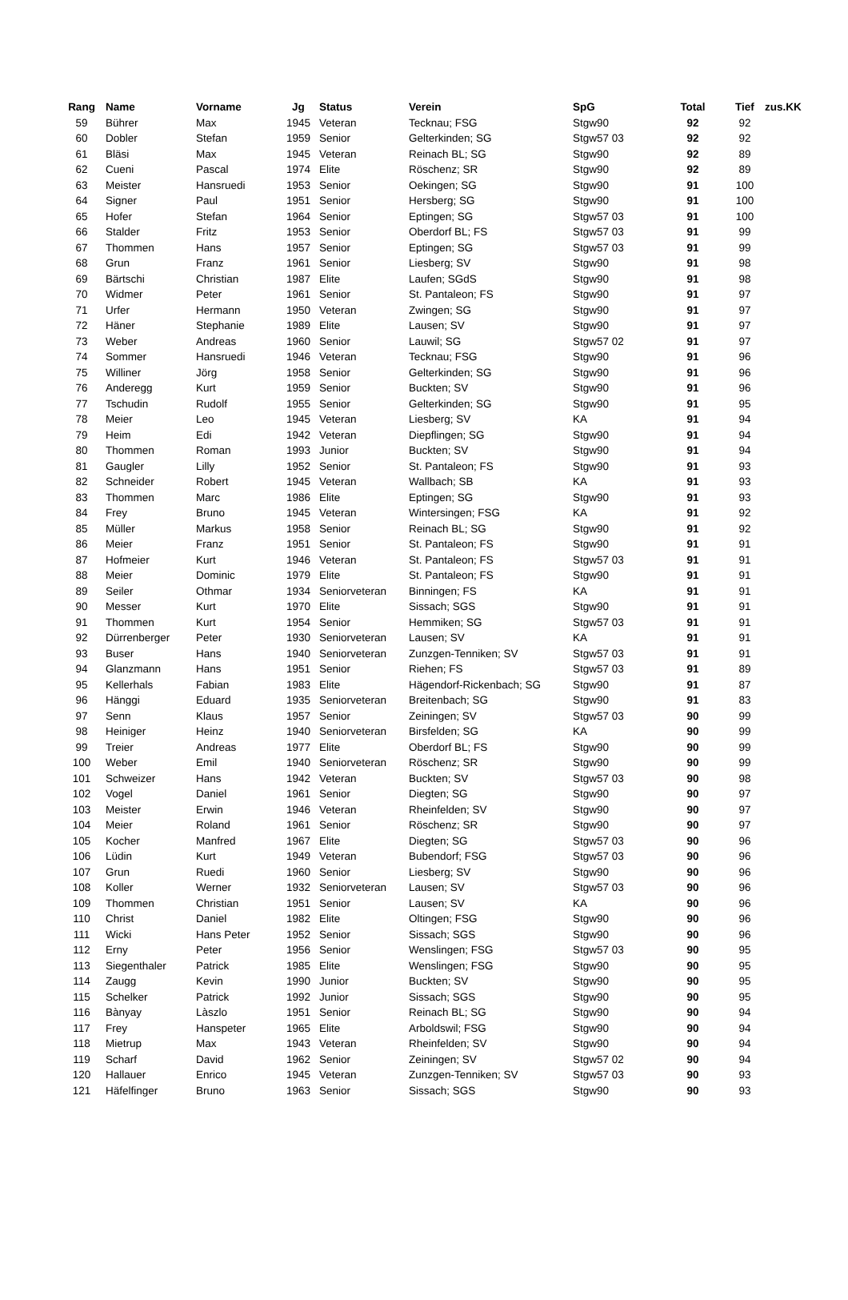| Rang | Name | Vorname | Jg | Status | Verein | SpG | Total | Tief | zus.KK |
| --- | --- | --- | --- | --- | --- | --- | --- | --- | --- |
| 59 | Bührer | Max | 1945 | Veteran | Tecknau; FSG | Stgw90 | 92 | 92 | |
| 60 | Dobler | Stefan | 1959 | Senior | Gelterkinden; SG | Stgw57 03 | 92 | 92 | |
| 61 | Bläsi | Max | 1945 | Veteran | Reinach BL; SG | Stgw90 | 92 | 89 | |
| 62 | Cueni | Pascal | 1974 | Elite | Röschenz; SR | Stgw90 | 92 | 89 | |
| 63 | Meister | Hansruedi | 1953 | Senior | Oekingen; SG | Stgw90 | 91 | 100 | |
| 64 | Signer | Paul | 1951 | Senior | Hersberg; SG | Stgw90 | 91 | 100 | |
| 65 | Hofer | Stefan | 1964 | Senior | Eptingen; SG | Stgw57 03 | 91 | 100 | |
| 66 | Stalder | Fritz | 1953 | Senior | Oberdorf BL; FS | Stgw57 03 | 91 | 99 | |
| 67 | Thommen | Hans | 1957 | Senior | Eptingen; SG | Stgw57 03 | 91 | 99 | |
| 68 | Grun | Franz | 1961 | Senior | Liesberg; SV | Stgw90 | 91 | 98 | |
| 69 | Bärtschi | Christian | 1987 | Elite | Laufen; SGdS | Stgw90 | 91 | 98 | |
| 70 | Widmer | Peter | 1961 | Senior | St. Pantaleon; FS | Stgw90 | 91 | 97 | |
| 71 | Urfer | Hermann | 1950 | Veteran | Zwingen; SG | Stgw90 | 91 | 97 | |
| 72 | Häner | Stephanie | 1989 | Elite | Lausen; SV | Stgw90 | 91 | 97 | |
| 73 | Weber | Andreas | 1960 | Senior | Lauwil; SG | Stgw57 02 | 91 | 97 | |
| 74 | Sommer | Hansruedi | 1946 | Veteran | Tecknau; FSG | Stgw90 | 91 | 96 | |
| 75 | Williner | Jörg | 1958 | Senior | Gelterkinden; SG | Stgw90 | 91 | 96 | |
| 76 | Anderegg | Kurt | 1959 | Senior | Buckten; SV | Stgw90 | 91 | 96 | |
| 77 | Tschudin | Rudolf | 1955 | Senior | Gelterkinden; SG | Stgw90 | 91 | 95 | |
| 78 | Meier | Leo | 1945 | Veteran | Liesberg; SV | KA | 91 | 94 | |
| 79 | Heim | Edi | 1942 | Veteran | Diepflingen; SG | Stgw90 | 91 | 94 | |
| 80 | Thommen | Roman | 1993 | Junior | Buckten; SV | Stgw90 | 91 | 94 | |
| 81 | Gaugler | Lilly | 1952 | Senior | St. Pantaleon; FS | Stgw90 | 91 | 93 | |
| 82 | Schneider | Robert | 1945 | Veteran | Wallbach; SB | KA | 91 | 93 | |
| 83 | Thommen | Marc | 1986 | Elite | Eptingen; SG | Stgw90 | 91 | 93 | |
| 84 | Frey | Bruno | 1945 | Veteran | Wintersingen; FSG | KA | 91 | 92 | |
| 85 | Müller | Markus | 1958 | Senior | Reinach BL; SG | Stgw90 | 91 | 92 | |
| 86 | Meier | Franz | 1951 | Senior | St. Pantaleon; FS | Stgw90 | 91 | 91 | |
| 87 | Hofmeier | Kurt | 1946 | Veteran | St. Pantaleon; FS | Stgw57 03 | 91 | 91 | |
| 88 | Meier | Dominic | 1979 | Elite | St. Pantaleon; FS | Stgw90 | 91 | 91 | |
| 89 | Seiler | Othmar | 1934 | Seniorveteran | Binningen; FS | KA | 91 | 91 | |
| 90 | Messer | Kurt | 1970 | Elite | Sissach; SGS | Stgw90 | 91 | 91 | |
| 91 | Thommen | Kurt | 1954 | Senior | Hemmiken; SG | Stgw57 03 | 91 | 91 | |
| 92 | Dürrenberger | Peter | 1930 | Seniorveteran | Lausen; SV | KA | 91 | 91 | |
| 93 | Buser | Hans | 1940 | Seniorveteran | Zunzgen-Tenniken; SV | Stgw57 03 | 91 | 91 | |
| 94 | Glanzmann | Hans | 1951 | Senior | Riehen; FS | Stgw57 03 | 91 | 89 | |
| 95 | Kellerhals | Fabian | 1983 | Elite | Hägendorf-Rickenbach; SG | Stgw90 | 91 | 87 | |
| 96 | Hänggi | Eduard | 1935 | Seniorveteran | Breitenbach; SG | Stgw90 | 91 | 83 | |
| 97 | Senn | Klaus | 1957 | Senior | Zeiningen; SV | Stgw57 03 | 90 | 99 | |
| 98 | Heiniger | Heinz | 1940 | Seniorveteran | Birsfelden; SG | KA | 90 | 99 | |
| 99 | Treier | Andreas | 1977 | Elite | Oberdorf BL; FS | Stgw90 | 90 | 99 | |
| 100 | Weber | Emil | 1940 | Seniorveteran | Röschenz; SR | Stgw90 | 90 | 99 | |
| 101 | Schweizer | Hans | 1942 | Veteran | Buckten; SV | Stgw57 03 | 90 | 98 | |
| 102 | Vogel | Daniel | 1961 | Senior | Diegten; SG | Stgw90 | 90 | 97 | |
| 103 | Meister | Erwin | 1946 | Veteran | Rheinfelden; SV | Stgw90 | 90 | 97 | |
| 104 | Meier | Roland | 1961 | Senior | Röschenz; SR | Stgw90 | 90 | 97 | |
| 105 | Kocher | Manfred | 1967 | Elite | Diegten; SG | Stgw57 03 | 90 | 96 | |
| 106 | Lüdin | Kurt | 1949 | Veteran | Bubendorf; FSG | Stgw57 03 | 90 | 96 | |
| 107 | Grun | Ruedi | 1960 | Senior | Liesberg; SV | Stgw90 | 90 | 96 | |
| 108 | Koller | Werner | 1932 | Seniorveteran | Lausen; SV | Stgw57 03 | 90 | 96 | |
| 109 | Thommen | Christian | 1951 | Senior | Lausen; SV | KA | 90 | 96 | |
| 110 | Christ | Daniel | 1982 | Elite | Oltingen; FSG | Stgw90 | 90 | 96 | |
| 111 | Wicki | Hans Peter | 1952 | Senior | Sissach; SGS | Stgw90 | 90 | 96 | |
| 112 | Erny | Peter | 1956 | Senior | Wenslingen; FSG | Stgw57 03 | 90 | 95 | |
| 113 | Siegenthaler | Patrick | 1985 | Elite | Wenslingen; FSG | Stgw90 | 90 | 95 | |
| 114 | Zaugg | Kevin | 1990 | Junior | Buckten; SV | Stgw90 | 90 | 95 | |
| 115 | Schelker | Patrick | 1992 | Junior | Sissach; SGS | Stgw90 | 90 | 95 | |
| 116 | Bànyay | Làszlo | 1951 | Senior | Reinach BL; SG | Stgw90 | 90 | 94 | |
| 117 | Frey | Hanspeter | 1965 | Elite | Arboldswil; FSG | Stgw90 | 90 | 94 | |
| 118 | Mietrup | Max | 1943 | Veteran | Rheinfelden; SV | Stgw90 | 90 | 94 | |
| 119 | Scharf | David | 1962 | Senior | Zeiningen; SV | Stgw57 02 | 90 | 94 | |
| 120 | Hallauer | Enrico | 1945 | Veteran | Zunzgen-Tenniken; SV | Stgw57 03 | 90 | 93 | |
| 121 | Häfelfinger | Bruno | 1963 | Senior | Sissach; SGS | Stgw90 | 90 | 93 | |